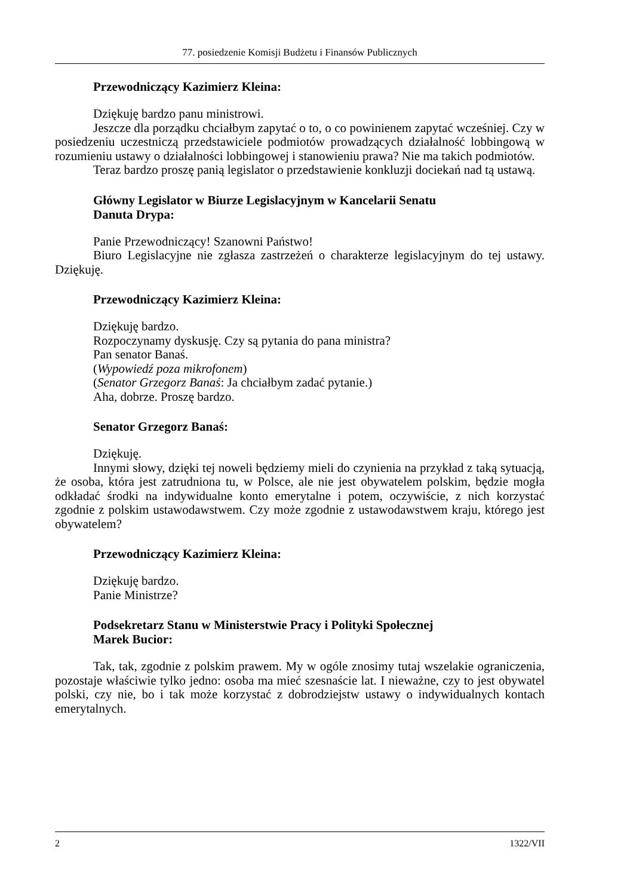77. posiedzenie Komisji Budżetu i Finansów Publicznych
Przewodniczący Kazimierz Kleina:
Dziękuję bardzo panu ministrowi.
Jeszcze dla porządku chciałbym zapytać o to, o co powinienem zapytać wcześniej. Czy w posiedzeniu uczestniczą przedstawiciele podmiotów prowadzących działalność lobbingową w rozumieniu ustawy o działalności lobbingowej i stanowieniu prawa? Nie ma takich podmiotów.
Teraz bardzo proszę panią legislator o przedstawienie konkluzji dociekań nad tą ustawą.
Główny Legislator w Biurze Legislacyjnym w Kancelarii Senatu
Danuta Drypa:
Panie Przewodniczący! Szanowni Państwo!
Biuro Legislacyjne nie zgłasza zastrzeżeń o charakterze legislacyjnym do tej ustawy. Dziękuję.
Przewodniczący Kazimierz Kleina:
Dziękuję bardzo.
Rozpoczynamy dyskusję. Czy są pytania do pana ministra?
Pan senator Banaś.
(Wypowiedź poza mikrofonem)
(Senator Grzegorz Banaś: Ja chciałbym zadać pytanie.)
Aha, dobrze. Proszę bardzo.
Senator Grzegorz Banaś:
Dziękuję.
Innymi słowy, dzięki tej noweli będziemy mieli do czynienia na przykład z taką sytuacją, że osoba, która jest zatrudniona tu, w Polsce, ale nie jest obywatelem polskim, będzie mogła odkładać środki na indywidualne konto emerytalne i potem, oczywiście, z nich korzystać zgodnie z polskim ustawodawstwem. Czy może zgodnie z ustawodawstwem kraju, którego jest obywatelem?
Przewodniczący Kazimierz Kleina:
Dziękuję bardzo.
Panie Ministrze?
Podsekretarz Stanu w Ministerstwie Pracy i Polityki Społecznej
Marek Bucior:
Tak, tak, zgodnie z polskim prawem. My w ogóle znosimy tutaj wszelakie ograniczenia, pozostaje właściwie tylko jedno: osoba ma mieć szesnaście lat. I nieważne, czy to jest obywatel polski, czy nie, bo i tak może korzystać z dobrodziejstw ustawy o indywidualnych kontach emerytalnych.
2 1322/VII